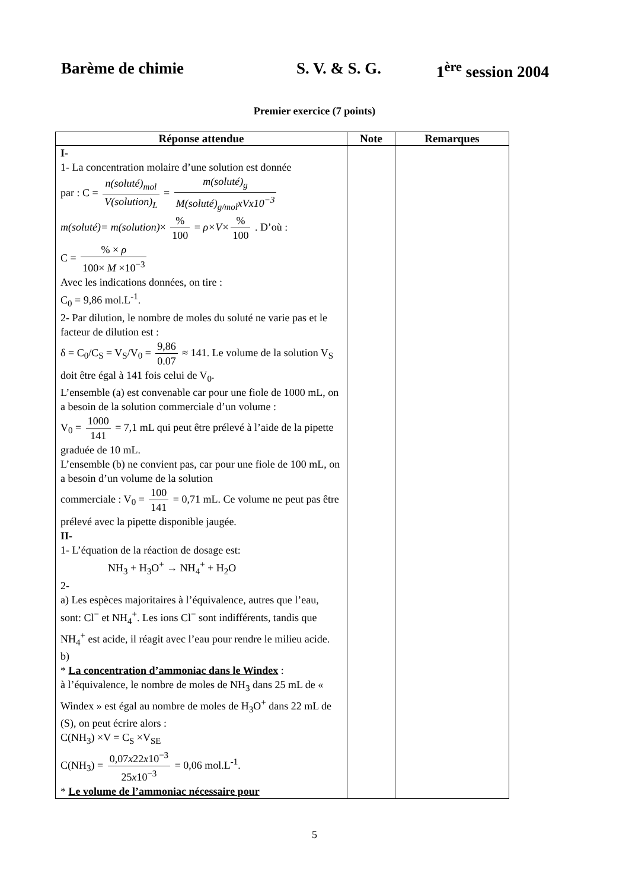Barème de chimie S. V. & S. G. 1<sup>ère</sup> session 2004
Premier exercice (7 points)
| Réponse attendue | Note | Remarques |
| --- | --- | --- |
| I- 1- La concentration molaire d’une solution est donnée par : C = n(soluté)<sub>mol</sub> V(solution)<sub>L</sub> = m(soluté)<sub>g</sub> M(soluté)<sub>g/mol</sub>xVx10<sup>−3</sup> m(soluté)= m(solution) × % 100 = ρ×V× % 100 . D’où : C = % × ρ 100× M ×10<sup>−3</sup> Avec les indications données, on tire : C<sub>0</sub> = 9,86 mol.L<sup>-1</sup>. 2- Par dilution, le nombre de moles du soluté ne varie pas et le facteur de dilution est : δ = C<sub>0</sub>/C<sub>S</sub> = V<sub>S</sub>/V<sub>0</sub> = 9,86 0.07 ≈ 141. Le volume de la solution V<sub>S</sub> doit être égal à 141 fois celui de V<sub>0</sub>. L’ensemble (a) est convenable car pour une fiole de 1000 mL, on a besoin de la solution commerciale d’un volume : V<sub>0</sub> = 1000 141 = 7,1 mL qui peut être prélevé à l’aide de la pipette graduée de 10 mL. L’ensemble (b) ne convient pas, car pour une fiole de 100 mL, on a besoin d’un volume de la solution commerciale : V<sub>0</sub> = 100 141 = 0,71 mL. Ce volume ne peut pas être prélevé avec la pipette disponible jaugée. II- 1- L’équation de la réaction de dosage est: NH<sub>3</sub> + H<sub>3</sub>O<sup>+</sup> → NH<sub>4</sub><sup>+</sup> + H<sub>2</sub>O 2- a) Les espèces majoritaires à l’équivalence, autres que l’eau, sont: Cl<sup>−</sup> et NH<sub>4</sub><sup>+</sup>. Les ions Cl<sup>−</sup> sont indifférents, tandis que NH<sub>4</sub><sup>+</sup> est acide, il réagit avec l’eau pour rendre le milieu acide. b) * La concentration d’ammoniac dans le Windex : à l’équivalence, le nombre de moles de NH<sub>3</sub> dans 25 mL de « Windex » est égal au nombre de moles de H<sub>3</sub>O<sup>+</sup> dans 22 mL de (S), on peut écrire alors : C(NH<sub>3</sub>) ×V = C<sub>S</sub> ×V<sub>SE</sub> C(NH<sub>3</sub>) = 0,07 x 22 x 10<sup>−3</sup> 25 x 10<sup>−3</sup> = 0,06 mol.L<sup>-1</sup>. * Le volume de l’ammoniac nécessaire pour | | |
5